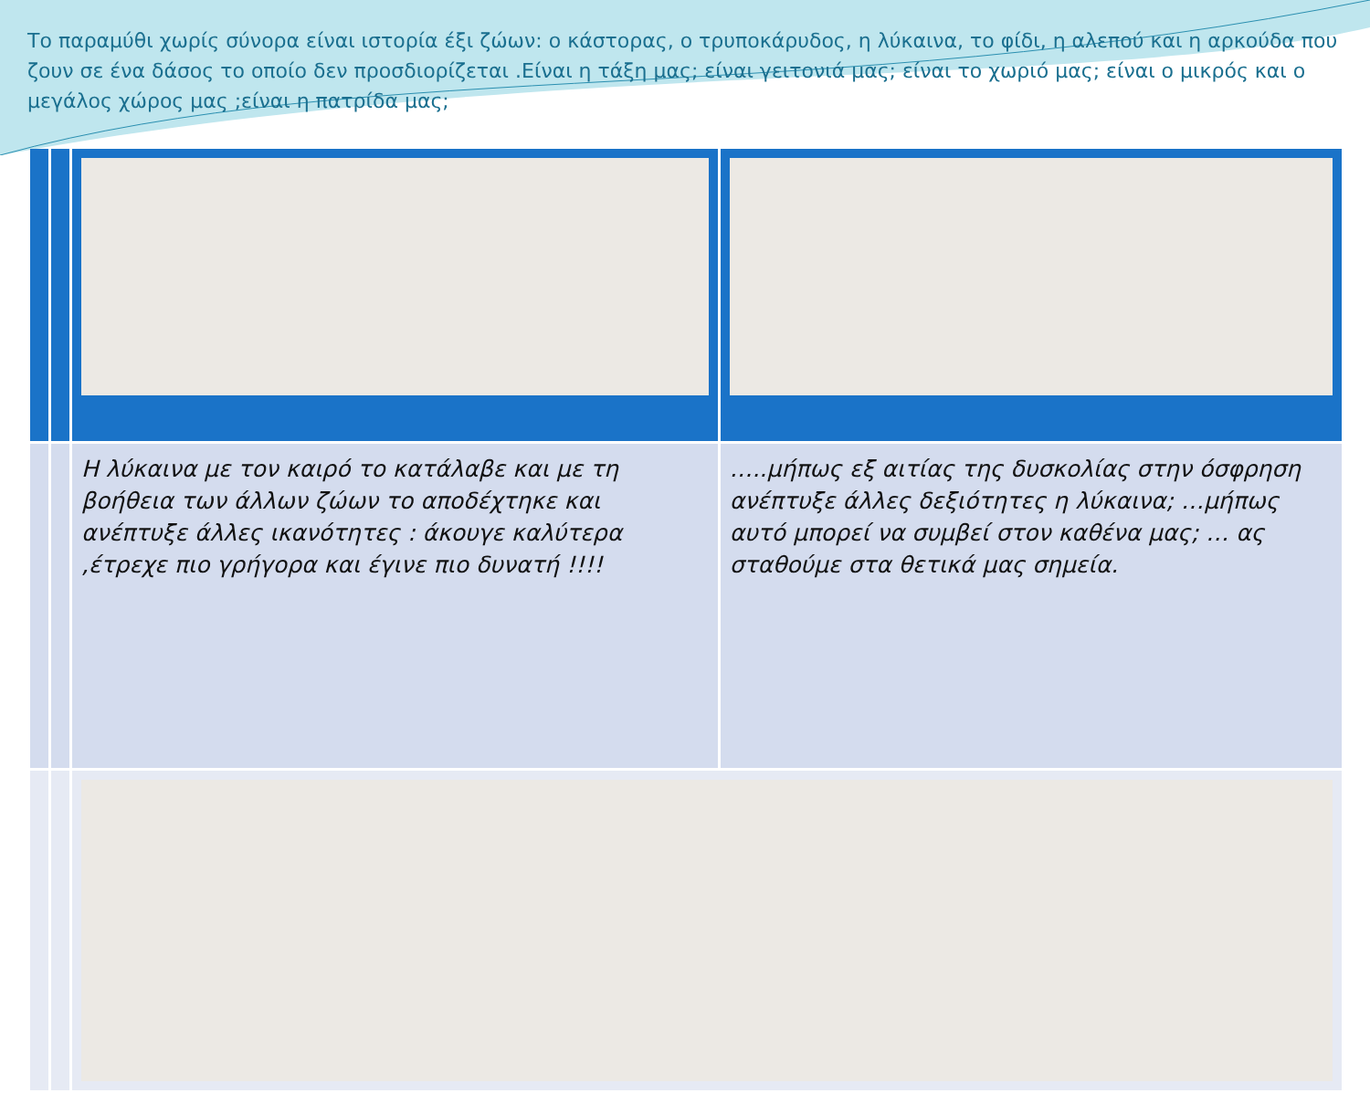Το παραμύθι χωρίς σύνορα είναι ιστορία έξι ζώων: ο κάστορας, ο τρυποκάρυδος, η λύκαινα, το φίδι, η αλεπού και η αρκούδα που ζουν σε ένα δάσος το οποίο δεν προσδιορίζεται .Είναι η τάξη μας; είναι γειτονιά μας; είναι το χωριό μας; είναι ο μικρός και ο μεγάλος χώρος μας ;είναι η πατρίδα μας;
| | | Η λύκαινα με τον καιρό το κατάλαβε και με τη βοήθεια των άλλων ζώων το αποδέχτηκε και ανέπτυξε άλλες ικανότητες : άκουγε καλύτερα ,έτρεχε πιο γρήγορα και έγινε πιο δυνατή !!!! | …..μήπως εξ αιτίας της δυσκολίας στην όσφρηση ανέπτυξε άλλες δεξιότητες η λύκαινα; …μήπως αυτό μπορεί να συμβεί στον καθένα μας; … ας σταθούμε στα θετικά μας σημεία. |